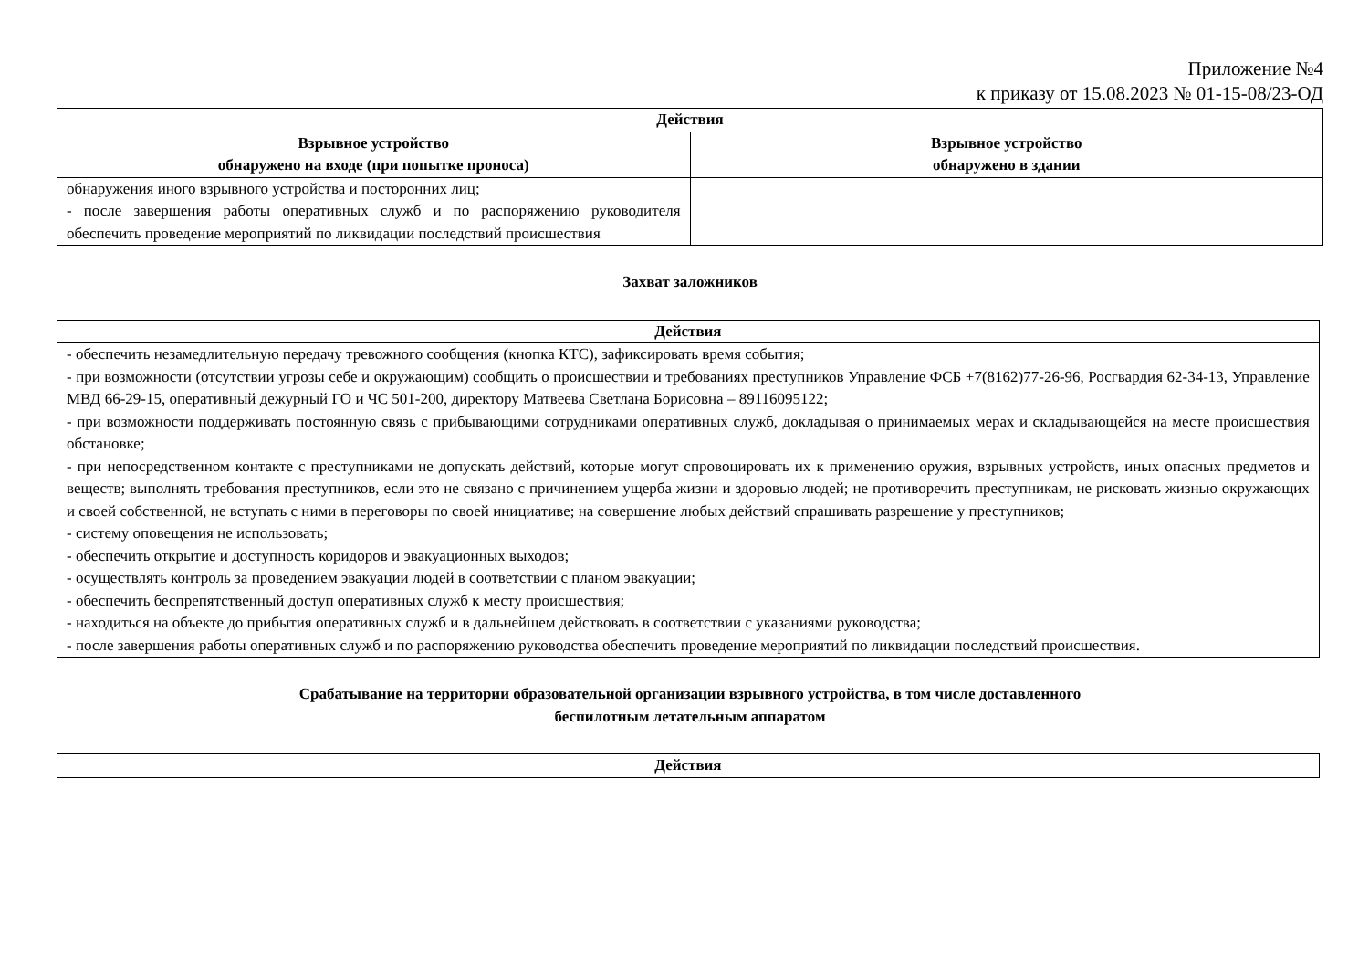Приложение №4
к приказу от 15.08.2023 № 01-15-08/23-ОД
| Действия | |
| --- | --- |
| Взрывное устройство обнаружено на входе (при попытке проноса) | Взрывное устройство обнаружено в здании |
| обнаружения иного взрывного устройства и посторонних лиц; - после завершения работы оперативных служб и по распоряжению руководителя обеспечить проведение мероприятий по ликвидации последствий происшествия | |
Захват заложников
| Действия |
| --- |
| - обеспечить незамедлительную передачу тревожного сообщения (кнопка КТС), зафиксировать время события; - при возможности (отсутствии угрозы себе и окружающим) сообщить о происшествии и требованиях преступников Управление ФСБ +7(8162)77-26-96, Росгвардия 62-34-13, Управление МВД 66-29-15, оперативный дежурный ГО и ЧС 501-200, директору Матвеева Светлана Борисовна – 89116095122; - при возможности поддерживать постоянную связь с прибывающими сотрудниками оперативных служб, докладывая о принимаемых мерах и складывающейся на месте происшествия обстановке; - при непосредственном контакте с преступниками не допускать действий, которые могут спровоцировать их к применению оружия, взрывных устройств, иных опасных предметов и веществ; выполнять требования преступников, если это не связано с причинением ущерба жизни и здоровью людей; не противоречить преступникам, не рисковать жизнью окружающих и своей собственной, не вступать с ними в переговоры по своей инициативе; на совершение любых действий спрашивать разрешение у преступников; - систему оповещения не использовать; - обеспечить открытие и доступность коридоров и эвакуационных выходов; - осуществлять контроль за проведением эвакуации людей в соответствии с планом эвакуации; - обеспечить беспрепятственный доступ оперативных служб к месту происшествия; - находиться на объекте до прибытия оперативных служб и в дальнейшем действовать в соответствии с указаниями руководства; - после завершения работы оперативных служб и по распоряжению руководства обеспечить проведение мероприятий по ликвидации последствий происшествия. |
Срабатывание на территории образовательной организации взрывного устройства, в том числе доставленного
беспилотным летательным аппаратом
| Действия |
| --- |